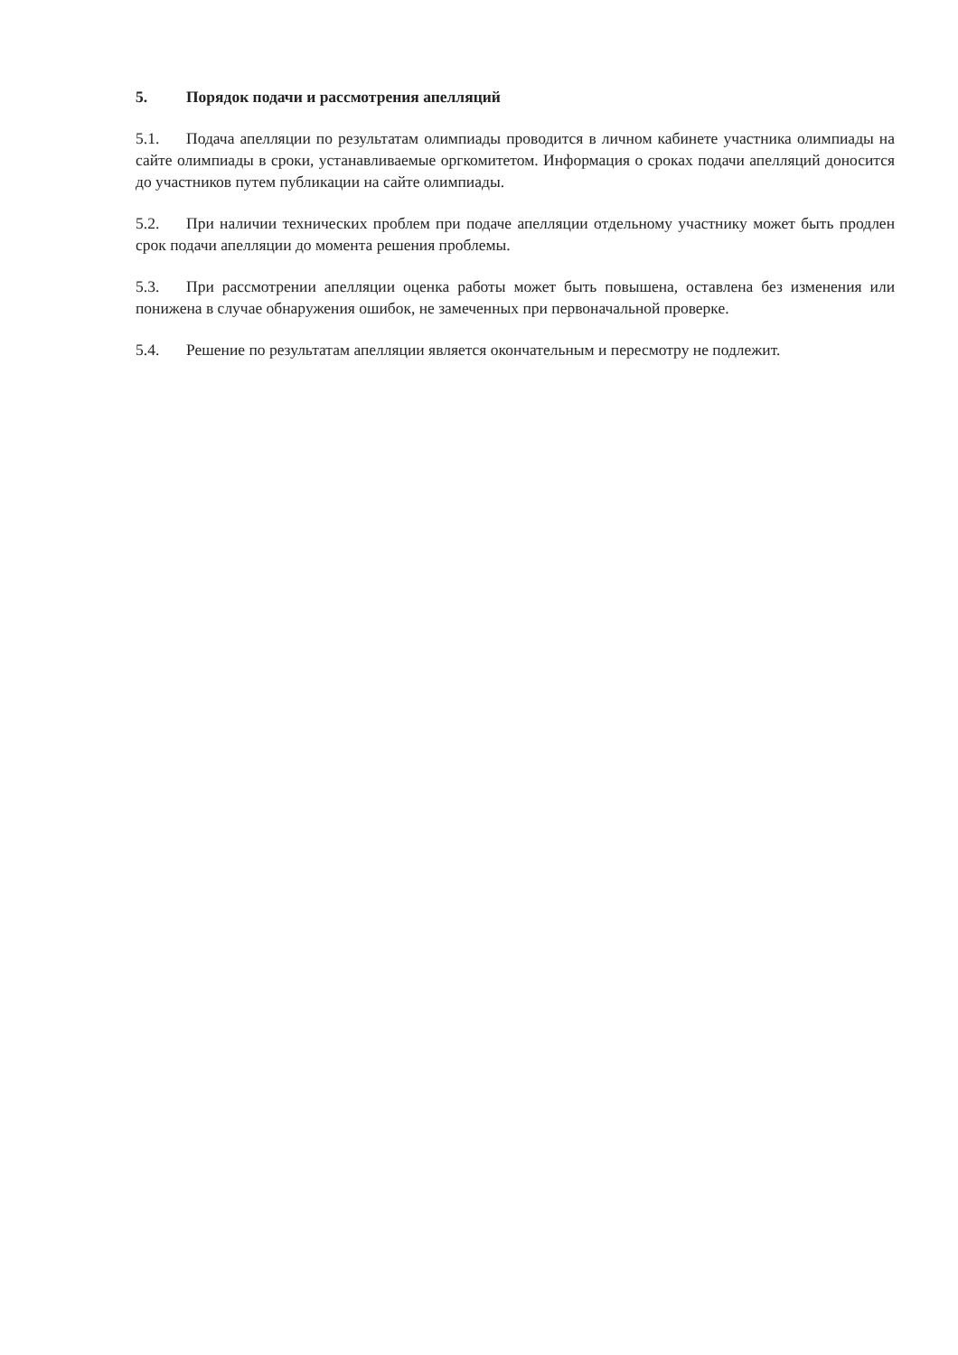5. Порядок подачи и рассмотрения апелляций
5.1. Подача апелляции по результатам олимпиады проводится в личном кабинете участника олимпиады на сайте олимпиады в сроки, устанавливаемые оргкомитетом. Информация о сроках подачи апелляций доносится до участников путем публикации на сайте олимпиады.
5.2. При наличии технических проблем при подаче апелляции отдельному участнику может быть продлен срок подачи апелляции до момента решения проблемы.
5.3. При рассмотрении апелляции оценка работы может быть повышена, оставлена без изменения или понижена в случае обнаружения ошибок, не замеченных при первоначальной проверке.
5.4. Решение по результатам апелляции является окончательным и пересмотру не подлежит.